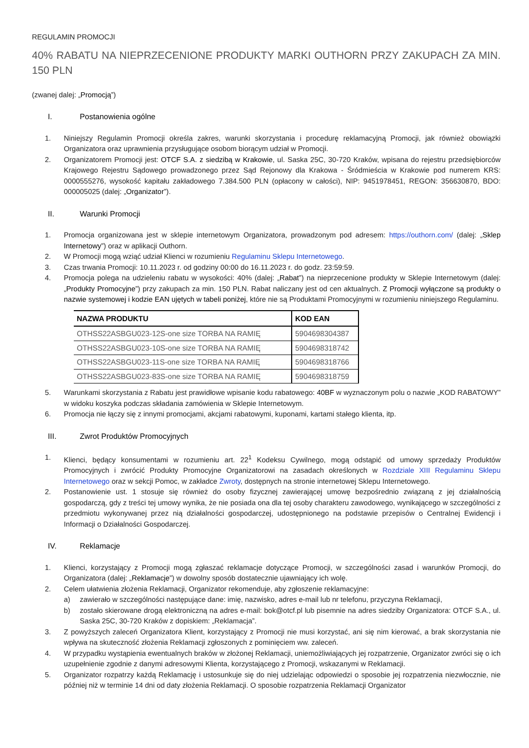REGULAMIN PROMOCJI
40% RABATU NA NIEPRZECENIONE PRODUKTY MARKI OUTHORN PRZY ZAKUPACH ZA MIN. 150 PLN
(zwanej dalej: „Promocją”)
I. Postanowienia ogólne
1. Niniejszy Regulamin Promocji określa zakres, warunki skorzystania i procedurę reklamacyjną Promocji, jak również obowiązki Organizatora oraz uprawnienia przysługujące osobom biorącym udział w Promocji.
2. Organizatorem Promocji jest: OTCF S.A. z siedzibą w Krakowie, ul. Saska 25C, 30-720 Kraków, wpisana do rejestru przedsiębiorców Krajowego Rejestru Sądowego prowadzonego przez Sąd Rejonowy dla Krakowa - Śródmieścia w Krakowie pod numerem KRS: 0000555276, wysokość kapitału zakładowego 7.384.500 PLN (opłacony w całości), NIP: 9451978451, REGON: 356630870, BDO: 000005025 (dalej: „Organizator”).
II. Warunki Promocji
1. Promocja organizowana jest w sklepie internetowym Organizatora, prowadzonym pod adresem: https://outhorn.com/ (dalej: „Sklep Internetowy”) oraz w aplikacji Outhorn.
2. W Promocji mogą wziąć udział Klienci w rozumieniu Regulaminu Sklepu Internetowego.
3. Czas trwania Promocji: 10.11.2023 r. od godziny 00:00 do 16.11.2023 r. do godz. 23:59:59.
4. Promocja polega na udzieleniu rabatu w wysokości: 40% (dalej: „Rabat”) na nieprzecenione produkty w Sklepie Internetowym (dalej: „Produkty Promocyjne”) przy zakupach za min. 150 PLN. Rabat naliczany jest od cen aktualnych. Z Promocji wyłączone są produkty o nazwie systemowej i kodzie EAN ujętych w tabeli poniżej, które nie są Produktami Promocyjnymi w rozumieniu niniejszego Regulaminu.
| NAZWA PRODUKTU | KOD EAN |
| --- | --- |
| OTHSS22ASBGU023-12S-one size TORBA NA RAMIĘ | 5904698304387 |
| OTHSS22ASBGU023-10S-one size TORBA NA RAMIĘ | 5904698318742 |
| OTHSS22ASBGU023-11S-one size TORBA NA RAMIĘ | 5904698318766 |
| OTHSS22ASBGU023-83S-one size TORBA NA RAMIĘ | 5904698318759 |
5. Warunkami skorzystania z Rabatu jest prawidłowe wpisanie kodu rabatowego: 40BF w wyznaczonym polu o nazwie „KOD RABATOWY” w widoku koszyka podczas składania zamówienia w Sklepie Internetowym.
6. Promocja nie łączy się z innymi promocjami, akcjami rabatowymi, kuponami, kartami stałego klienta, itp.
III. Zwrot Produktów Promocyjnych
1. Klienci, będący konsumentami w rozumieniu art. 22<sup>1</sup> Kodeksu Cywilnego, mogą odstąpić od umowy sprzedaży Produktów Promocyjnych i zwrócić Produkty Promocyjne Organizatorowi na zasadach określonych w Rozdziale XIII Regulaminu Sklepu Internetowego oraz w sekcji Pomoc, w zakładce Zwroty, dostępnych na stronie internetowej Sklepu Internetowego.
2. Postanowienie ust. 1 stosuje się również do osoby fizycznej zawierającej umowę bezpośrednio związaną z jej działalnością gospodarczą, gdy z treści tej umowy wynika, że nie posiada ona dla tej osoby charakteru zawodowego, wynikającego w szczególności z przedmiotu wykonywanej przez nią działalności gospodarczej, udostępnionego na podstawie przepisów o Centralnej Ewidencji i Informacji o Działalności Gospodarczej.
IV. Reklamacje
1. Klienci, korzystający z Promocji mogą zgłaszać reklamacje dotyczące Promocji, w szczególności zasad i warunków Promocji, do Organizatora (dalej: „Reklamacje”) w dowolny sposób dostatecznie ujawniający ich wolę.
2. Celem ułatwienia złożenia Reklamacji, Organizator rekomenduje, aby zgłoszenie reklamacyjne:
a) zawierało w szczególności następujące dane: imię, nazwisko, adres e-mail lub nr telefonu, przyczyna Reklamacji,
b) zostało skierowane drogą elektroniczną na adres e-mail: bok@otcf.pl lub pisemnie na adres siedziby Organizatora: OTCF S.A., ul. Saska 25C, 30-720 Kraków z dopiskiem: „Reklamacja”.
3. Z powyższych zaleceń Organizatora Klient, korzystający z Promocji nie musi korzystać, ani się nim kierować, a brak skorzystania nie wpływa na skuteczność złożenia Reklamacji zgłoszonych z pominięciem ww. zaleceń.
4. W przypadku wystąpienia ewentualnych braków w złożonej Reklamacji, uniemożliwiających jej rozpatrzenie, Organizator zwróci się o ich uzupełnienie zgodnie z danymi adresowymi Klienta, korzystającego z Promocji, wskazanymi w Reklamacji.
5. Organizator rozpatrzy każdą Reklamację i ustosunkuje się do niej udzielając odpowiedzi o sposobie jej rozpatrzenia niezwłocznie, nie później niż w terminie 14 dni od daty złożenia Reklamacji. O sposobie rozpatrzenia Reklamacji Organizator